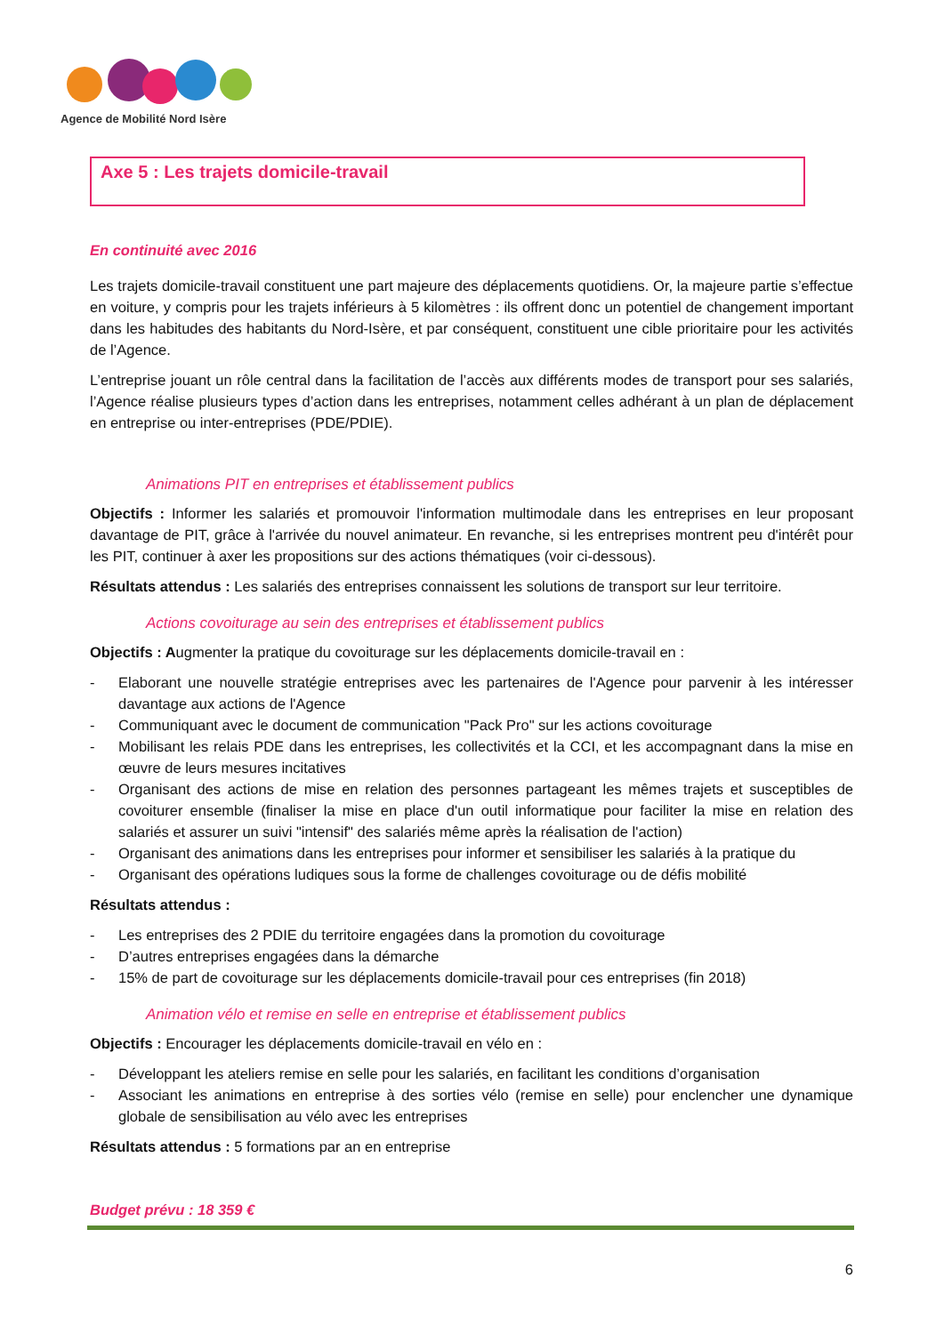Agence de Mobilité Nord Isère
Axe 5 : Les trajets domicile-travail
En continuité avec 2016
Les trajets domicile-travail constituent une part majeure des déplacements quotidiens. Or, la majeure partie s’effectue en voiture, y compris pour les trajets inférieurs à 5 kilomètres : ils offrent donc un potentiel de changement important dans les habitudes des habitants du Nord-Isère, et par conséquent, constituent une cible prioritaire pour les activités de l’Agence.
L’entreprise jouant un rôle central dans la facilitation de l’accès aux différents modes de transport pour ses salariés, l’Agence réalise plusieurs types d’action dans les entreprises, notamment celles adhérant à un plan de déplacement en entreprise ou inter-entreprises (PDE/PDIE).
Animations PIT en entreprises et établissement publics
Objectifs : Informer les salariés et promouvoir l'information multimodale dans les entreprises en leur proposant davantage de PIT, grâce à l'arrivée du nouvel animateur. En revanche, si les entreprises montrent peu d'intérêt pour les PIT, continuer à axer les propositions sur des actions thématiques (voir ci-dessous).
Résultats attendus : Les salariés des entreprises connaissent les solutions de transport sur leur territoire.
Actions covoiturage au sein des entreprises et établissement publics
Objectifs : Augmenter la pratique du covoiturage sur les déplacements domicile-travail en :
- Elaborant une nouvelle stratégie entreprises avec les partenaires de l'Agence pour parvenir à les intéresser davantage aux actions de l'Agence
- Communiquant avec le document de communication "Pack Pro" sur les actions covoiturage
- Mobilisant les relais PDE dans les entreprises, les collectivités et la CCI, et les accompagnant dans la mise en œuvre de leurs mesures incitatives
- Organisant des actions de mise en relation des personnes partageant les mêmes trajets et susceptibles de covoiturer ensemble (finaliser la mise en place d'un outil informatique pour faciliter la mise en relation des salariés et assurer un suivi "intensif" des salariés même après la réalisation de l'action)
- Organisant des animations dans les entreprises pour informer et sensibiliser les salariés à la pratique du
- Organisant des opérations ludiques sous la forme de challenges covoiturage ou de défis mobilité
Résultats attendus :
- Les entreprises des 2 PDIE du territoire engagées dans la promotion du covoiturage
- D’autres entreprises engagées dans la démarche
- 15% de part de covoiturage sur les déplacements domicile-travail pour ces entreprises (fin 2018)
Animation vélo et remise en selle en entreprise et établissement publics
Objectifs : Encourager les déplacements domicile-travail en vélo en :
- Développant les ateliers remise en selle pour les salariés, en facilitant les conditions d’organisation
- Associant les animations en entreprise à des sorties vélo (remise en selle) pour enclencher une dynamique globale de sensibilisation au vélo avec les entreprises
Résultats attendus : 5 formations par an en entreprise
Budget prévu : 18 359 €
6